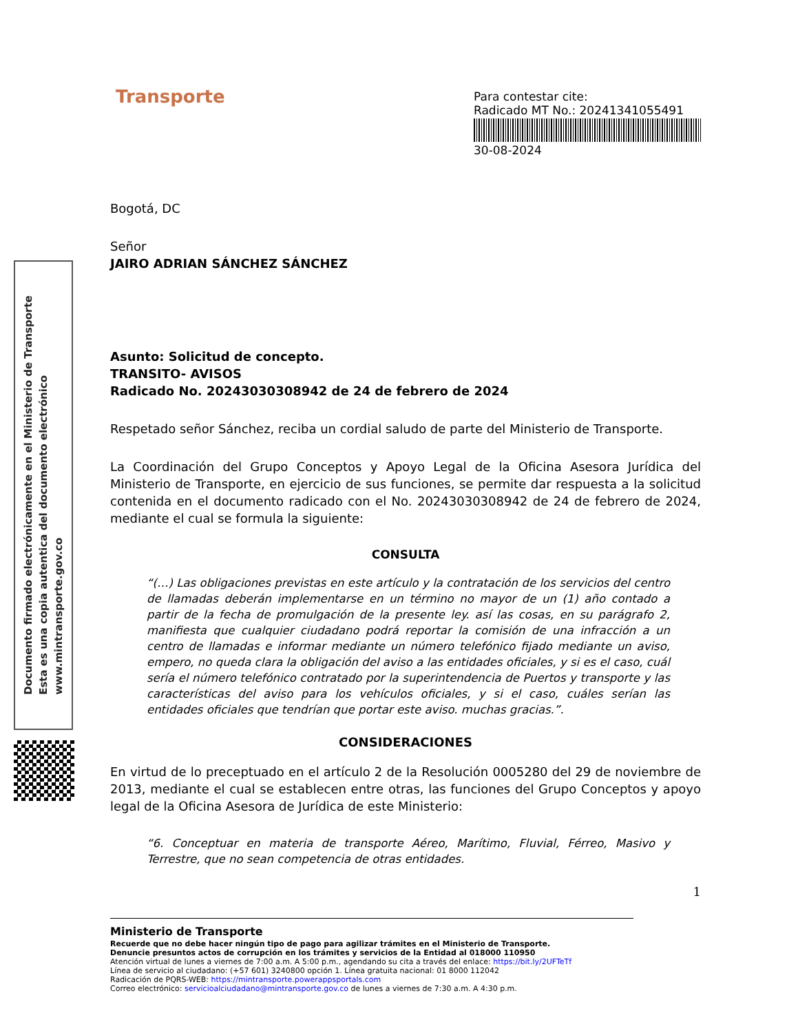Documento firmado electrónicamente en el Ministerio de Transporte
Esta es una copia autentica del documento electrónico
www.mintransporte.gov.co
Transporte
Para contestar cite:
Radicado MT No.: 20241341055491
30-08-2024
Bogotá, DC
Señor
JAIRO ADRIAN SÁNCHEZ SÁNCHEZ
Asunto: Solicitud de concepto.
TRANSITO- AVISOS
Radicado No. 20243030308942 de 24 de febrero de 2024
Respetado señor Sánchez, reciba un cordial saludo de parte del Ministerio de Transporte.
La Coordinación del Grupo Conceptos y Apoyo Legal de la Oficina Asesora Jurídica del Ministerio de Transporte, en ejercicio de sus funciones, se permite dar respuesta a la solicitud contenida en el documento radicado con el No. 20243030308942 de 24 de febrero de 2024, mediante el cual se formula la siguiente:
CONSULTA
“(…) Las obligaciones previstas en este artículo y la contratación de los servicios del centro de llamadas deberán implementarse en un término no mayor de un (1) año contado a partir de la fecha de promulgación de la presente ley. así las cosas, en su parágrafo 2, manifiesta que cualquier ciudadano podrá reportar la comisión de una infracción a un centro de llamadas e informar mediante un número telefónico fijado mediante un aviso, empero, no queda clara la obligación del aviso a las entidades oficiales, y si es el caso, cuál sería el número telefónico contratado por la superintendencia de Puertos y transporte y las características del aviso para los vehículos oficiales, y si el caso, cuáles serían las entidades oficiales que tendrían que portar este aviso. muchas gracias.”.
CONSIDERACIONES
En virtud de lo preceptuado en el artículo 2 de la Resolución 0005280 del 29 de noviembre de 2013, mediante el cual se establecen entre otras, las funciones del Grupo Conceptos y apoyo legal de la Oficina Asesora de Jurídica de este Ministerio:
“6. Conceptuar en materia de transporte Aéreo, Marítimo, Fluvial, Férreo, Masivo y Terrestre, que no sean competencia de otras entidades.
1
Ministerio de Transporte
Recuerde que no debe hacer ningún tipo de pago para agilizar trámites en el Ministerio de Transporte.
Denuncie presuntos actos de corrupción en los trámites y servicios de la Entidad al 018000 110950
Atención virtual de lunes a viernes de 7:00 a.m. A 5:00 p.m., agendando su cita a través del enlace: https://bit.ly/2UFTeTf
Línea de servicio al ciudadano: (+57 601) 3240800 opción 1. Línea gratuita nacional: 01 8000 112042
Radicación de PQRS-WEB: https://mintransporte.powerappsportals.com
Correo electrónico: servicioalciudadano@mintransporte.gov.co de lunes a viernes de 7:30 a.m. A 4:30 p.m.